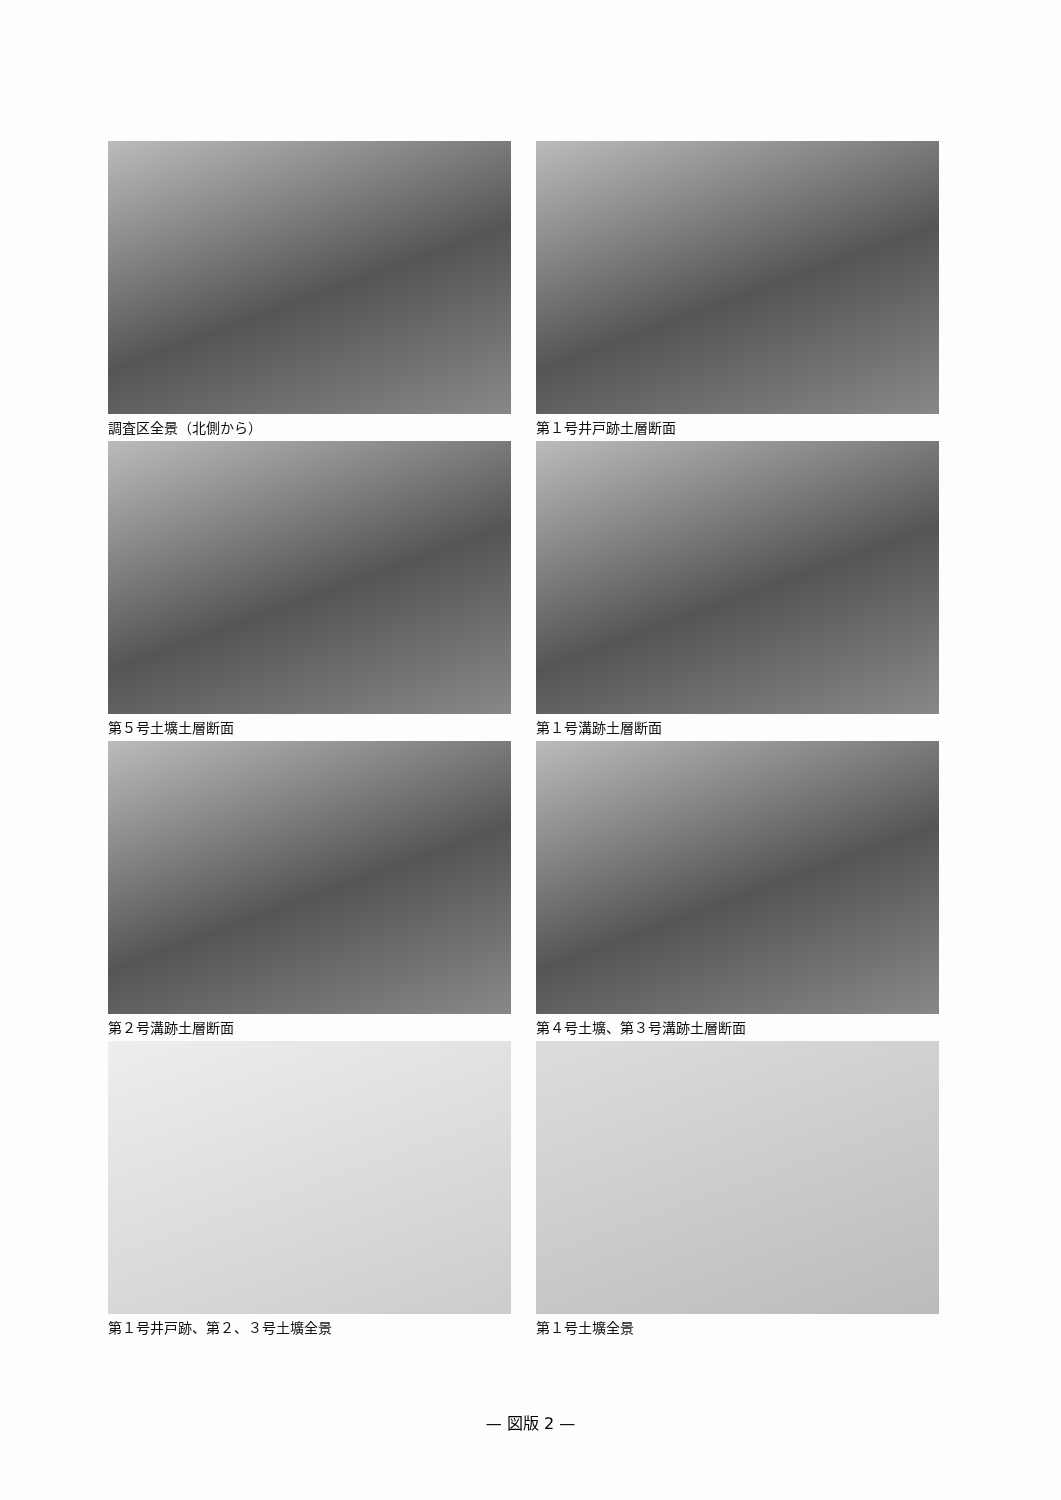調査区全景（北側から）
第１号井戸跡土層断面
第５号土壙土層断面
第１号溝跡土層断面
第２号溝跡土層断面
第４号土壙、第３号溝跡土層断面
第１号井戸跡、第２、３号土壙全景
第１号土壙全景
— 図版 2 —